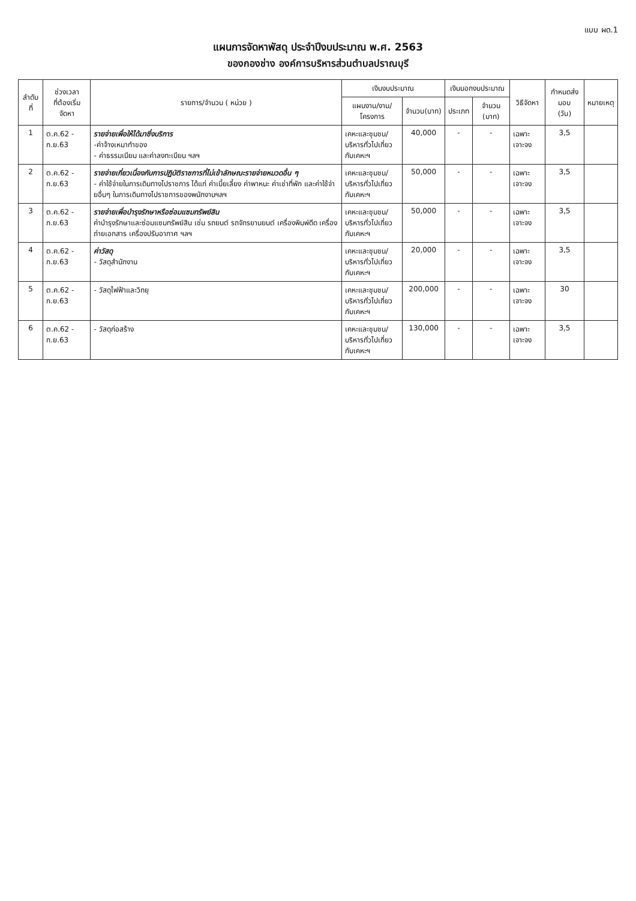แบบ ผด.1
แผนการจัดหาพัสดุ ประจำปีงบประมาณ พ.ศ. 2563
ของกองช่าง องค์การบริหารส่วนตำบลปราณบุรี
| ลำดับที่ | ช่วงเวลา ที่ต้องเริ่มจัดหา | รายการ/จำนวน ( หน่วย ) | เงินงบประมาณ | | เงินนอกงบประมาณ | | วิธีจัดหา | กำหนดส่งมอบ (วัน) | หมายเหตุ |
| --- | --- | --- | --- | --- | --- | --- | --- | --- | --- |
| | | | แผนงาน/งาน/โครงการ | จำนวน(บาท) | ประเภท | จำนวน (บาท) | | | |
| 1 | ต.ค.62 - ก.ย.63 | รายจ่ายเพื่อให้ได้มาซึ่งบริการ -ค่าจ้างเหมาทำของ - ค่าธรรมเนียม และค่าลงทะเบียน ฯลฯ | เคหะและชุมชน/ บริหารทั่วไปเกี่ยวกับเคหะฯ | 40,000 | - | - | เฉพาะเจาะจง | 3,5 | |
| 2 | ต.ค.62 - ก.ย.63 | รายจ่ายเกี่ยวเนื่องกับการปฏิบัติราชการที่ไม่เข้าลักษณะรายจ่ายหมวดอื่น ๆ - ค่าใช้จ่ายในการเดินทางไปราชการ ได้แก่ ค่าเบี้ยเลี้ยง ค่าพาหนะ ค่าเช่าที่พัก และค่าใช้จ่ายอื่นๆ ในการเดินทางไปราชการของพนักงานฯลฯ | เคหะและชุมชน/ บริหารทั่วไปเกี่ยวกับเคหะฯ | 50,000 | - | - | เฉพาะเจาะจง | 3,5 | |
| 3 | ต.ค.62 - ก.ย.63 | รายจ่ายเพื่อบำรุงรักษาหรือซ่อมแซมทรัพย์สิน ค่าบำรุงรักษาและซ่อมแซมทรัพย์สิน เช่น รถยนต์ รถจักรยานยนต์ เครื่องพิมพ์ดีด เครื่องถ่ายเอกสาร เครื่องปรับอากาศ ฯลฯ | เคหะและชุมชน/ บริหารทั่วไปเกี่ยวกับเคหะฯ | 50,000 | - | - | เฉพาะเจาะจง | 3,5 | |
| 4 | ต.ค.62 - ก.ย.63 | ค่าวัสดุ - วัสดุสำนักงาน | เคหะและชุมชน/ บริหารทั่วไปเกี่ยวกับเคหะฯ | 20,000 | - | - | เฉพาะเจาะจง | 3,5 | |
| 5 | ต.ค.62 - ก.ย.63 | - วัสดุไฟฟ้าและวิทยุ | เคหะและชุมชน/ บริหารทั่วไปเกี่ยวกับเคหะฯ | 200,000 | - | - | เฉพาะเจาะจง | 30 | |
| 6 | ต.ค.62 - ก.ย.63 | - วัสดุก่อสร้าง | เคหะและชุมชน/ บริหารทั่วไปเกี่ยวกับเคหะฯ | 130,000 | - | - | เฉพาะเจาะจง | 3,5 | |